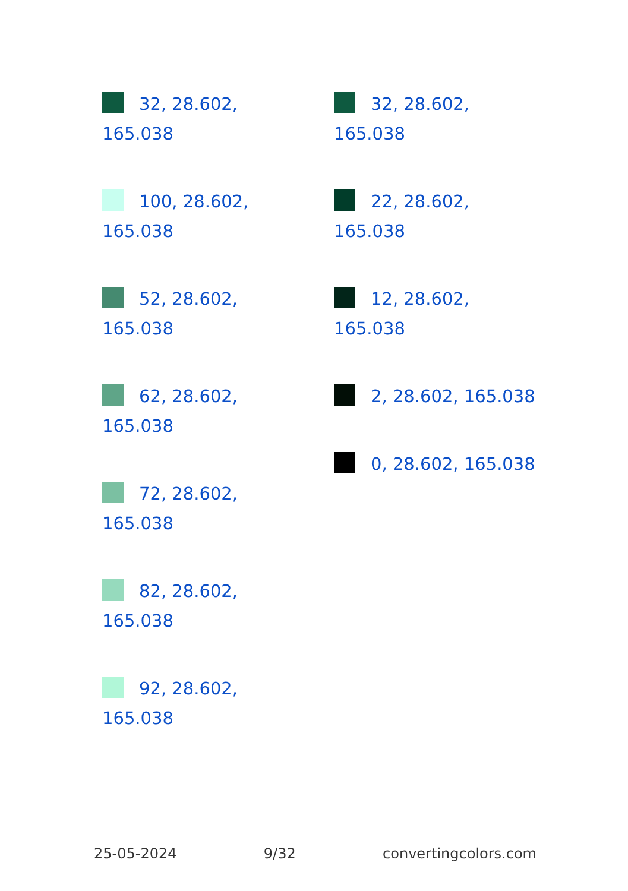32, 28.602, 165.038
100, 28.602, 165.038
52, 28.602, 165.038
62, 28.602, 165.038
72, 28.602, 165.038
82, 28.602, 165.038
92, 28.602, 165.038
32, 28.602, 165.038
22, 28.602, 165.038
12, 28.602, 165.038
2, 28.602, 165.038
0, 28.602, 165.038
25-05-2024 9/32 convertingcolors.com